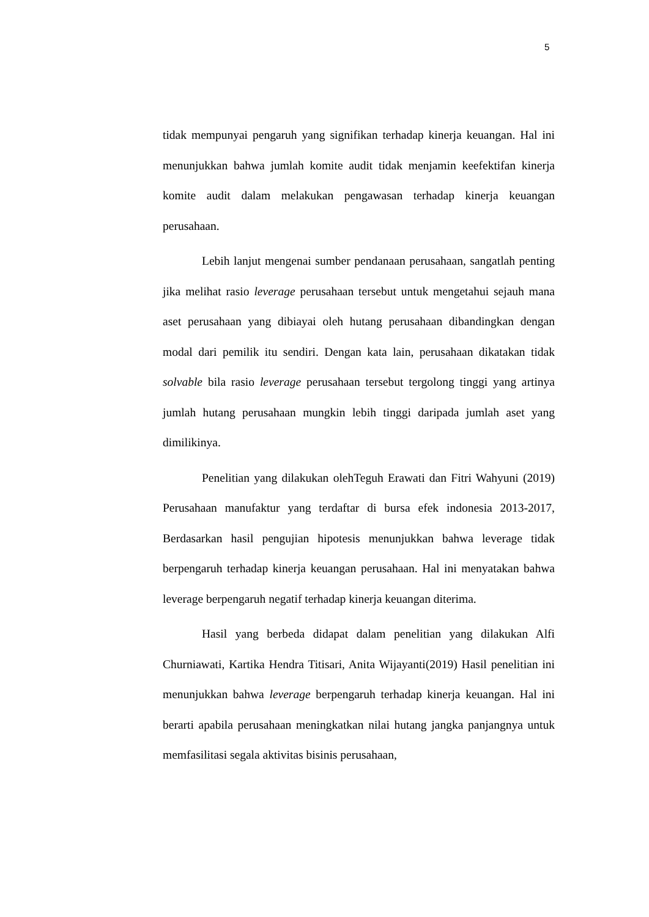5
tidak mempunyai pengaruh yang signifikan terhadap kinerja keuangan. Hal ini menunjukkan bahwa jumlah komite audit tidak menjamin keefektifan kinerja komite audit dalam melakukan pengawasan terhadap kinerja keuangan perusahaan.
Lebih lanjut mengenai sumber pendanaan perusahaan, sangatlah penting jika melihat rasio leverage perusahaan tersebut untuk mengetahui sejauh mana aset perusahaan yang dibiayai oleh hutang perusahaan dibandingkan dengan modal dari pemilik itu sendiri. Dengan kata lain, perusahaan dikatakan tidak solvable bila rasio leverage perusahaan tersebut tergolong tinggi yang artinya jumlah hutang perusahaan mungkin lebih tinggi daripada jumlah aset yang dimilikinya.
Penelitian yang dilakukan olehTeguh Erawati dan Fitri Wahyuni (2019) Perusahaan manufaktur yang terdaftar di bursa efek indonesia 2013-2017, Berdasarkan hasil pengujian hipotesis menunjukkan bahwa leverage tidak berpengaruh terhadap kinerja keuangan perusahaan. Hal ini menyatakan bahwa leverage berpengaruh negatif terhadap kinerja keuangan diterima.
Hasil yang berbeda didapat dalam penelitian yang dilakukan Alfi Churniawati, Kartika Hendra Titisari, Anita Wijayanti(2019) Hasil penelitian ini menunjukkan bahwa leverage berpengaruh terhadap kinerja keuangan. Hal ini berarti apabila perusahaan meningkatkan nilai hutang jangka panjangnya untuk memfasilitasi segala aktivitas bisinis perusahaan,